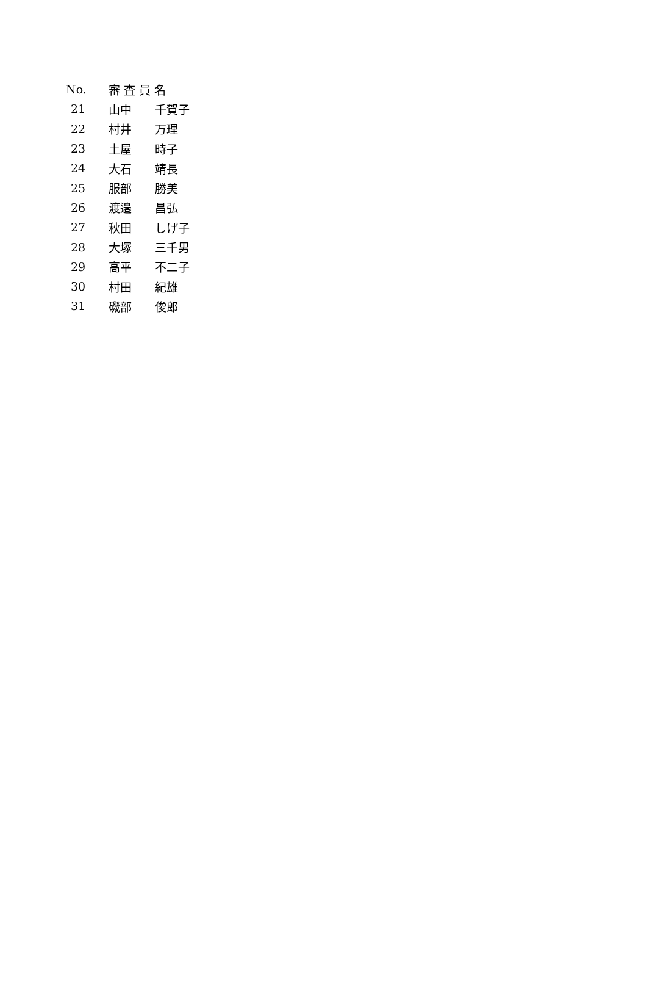| No. | 審 査 員 名 | |
| --- | --- | --- |
| 21 | 山中 | 千賀子 |
| 22 | 村井 | 万理 |
| 23 | 土屋 | 時子 |
| 24 | 大石 | 靖長 |
| 25 | 服部 | 勝美 |
| 26 | 渡邉 | 昌弘 |
| 27 | 秋田 | しげ子 |
| 28 | 大塚 | 三千男 |
| 29 | 高平 | 不二子 |
| 30 | 村田 | 紀雄 |
| 31 | 磯部 | 俊郎 |